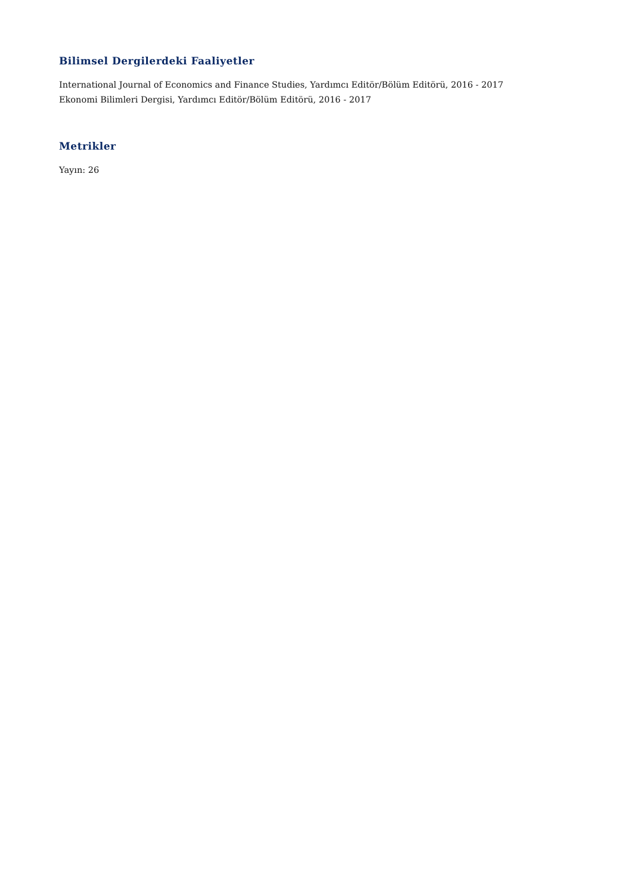Bilimsel Dergilerdeki Faaliyetler
International Journal of Economics and Finance Studies, Yardımcı Editör/Bölüm Editörü, 2016 - 2017
Ekonomi Bilimleri Dergisi, Yardımcı Editör/Bölüm Editörü, 2016 - 2017
Metrikler
Yayın: 26